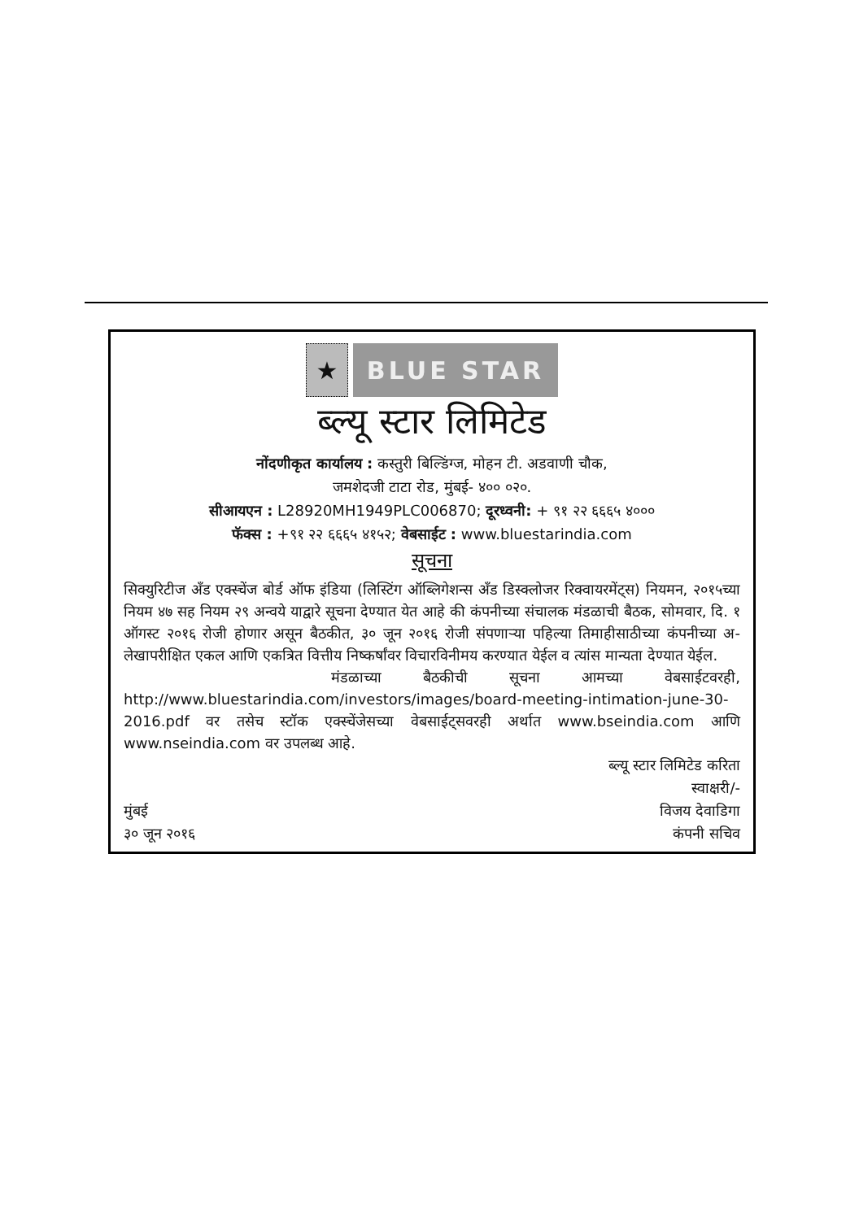★ BLUE STAR
ब्ल्यू स्टार लिमिटेड
नोंदणीकृत कार्यालय : कस्तुरी बिल्डिंग्ज, मोहन टी. अडवाणी चौक,
जमशेदजी टाटा रोड, मुंबई- ४०० ०२०.
सीआयएन : L28920MH1949PLC006870; दूरध्वनी: + ९१ २२ ६६६५ ४०००
फॅक्स : +९१ २२ ६६६५ ४१५२; वेबसाईट : www.bluestarindia.com
सूचना
सिक्युरिटीज अँड एक्स्चेंज बोर्ड ऑफ इंडिया (लिस्टिंग ऑब्लिगेशन्स अँड डिस्क्लोजर रिक्वायरमेंट्स) नियमन, २०१५च्या नियम ४७ सह नियम २९ अन्वये याद्वारे सूचना देण्यात येत आहे की कंपनीच्या संचालक मंडळाची बैठक, सोमवार, दि. १ ऑगस्ट २०१६ रोजी होणार असून बैठकीत, ३० जून २०१६ रोजी संपणाऱ्या पहिल्या तिमाहीसाठीच्या कंपनीच्या अ-लेखापरीक्षित एकल आणि एकत्रित वित्तीय निष्कर्षांवर विचारविनीमय करण्यात येईल व त्यांस मान्यता देण्यात येईल.
मंडळाच्या बैठकीची सूचना आमच्या वेबसाईटवरही, http://www.bluestarindia.com/investors/images/board-meeting-intimation-june-30-2016.pdf वर तसेच स्टॉक एक्स्चेंजेसच्या वेबसाईट्सवरही अर्थात www.bseindia.com आणि www.nseindia.com वर उपलब्ध आहे.
ब्ल्यू स्टार लिमिटेड करिता
स्वाक्षरी/-
मुंबई
३० जून २०१६
विजय देवाडिगा
कंपनी सचिव